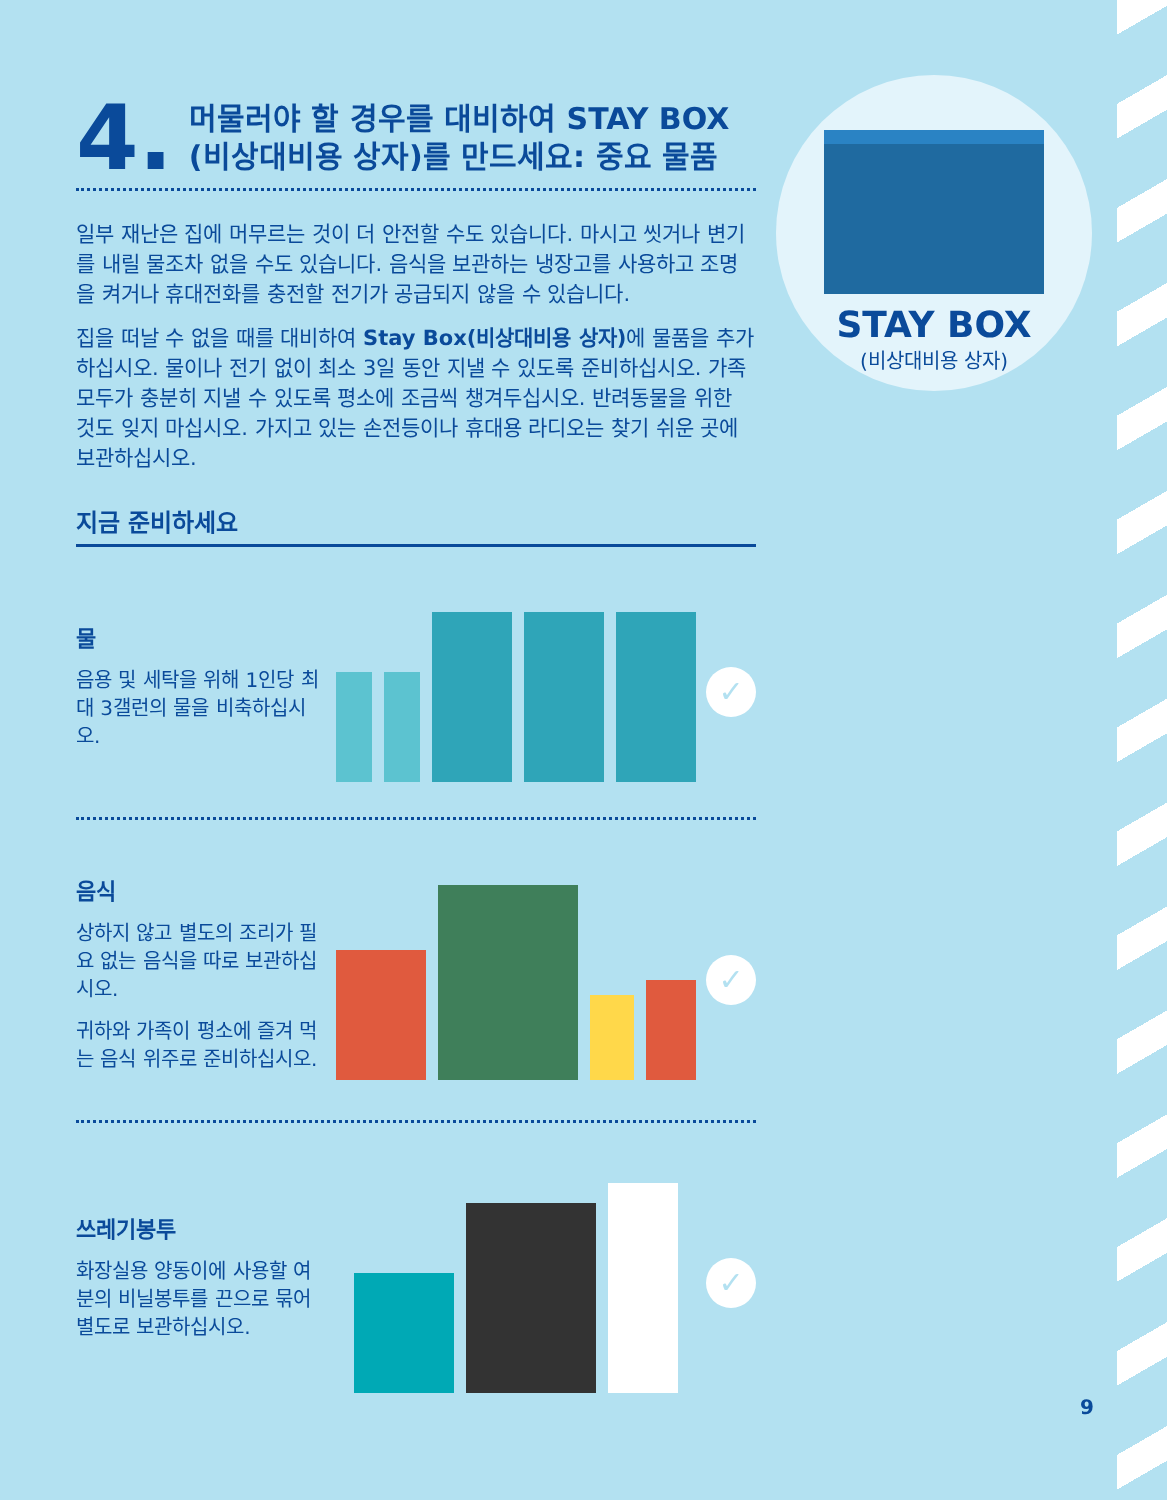4. 머물러야 할 경우를 대비하여 STAY BOX
(비상대비용 상자)를 만드세요: 중요 물품
일부 재난은 집에 머무르는 것이 더 안전할 수도 있습니다. 마시고 씻거나 변기를 내릴 물조차 없을 수도 있습니다. 음식을 보관하는 냉장고를 사용하고 조명을 켜거나 휴대전화를 충전할 전기가 공급되지 않을 수 있습니다.
집을 떠날 수 없을 때를 대비하여 Stay Box(비상대비용 상자) 에 물품을 추가하십시오. 물이나 전기 없이 최소 3일 동안 지낼 수 있도록 준비하십시오. 가족 모두가 충분히 지낼 수 있도록 평소에 조금씩 챙겨두십시오. 반려동물을 위한 것도 잊지 마십시오. 가지고 있는 손전등이나 휴대용 라디오는 찾기 쉬운 곳에 보관하십시오.
지금 준비하세요
물
음용 및 세탁을 위해 1인당 최대 3갤런의 물을 비축하십시오.
✓
음식
상하지 않고 별도의 조리가 필요 없는 음식을 따로 보관하십시오.
귀하와 가족이 평소에 즐겨 먹는 음식 위주로 준비하십시오.
✓
쓰레기봉투
화장실용 양동이에 사용할 여분의 비닐봉투를 끈으로 묶어 별도로 보관하십시오.
✓
STAY BOX
(비상대비용 상자)
9